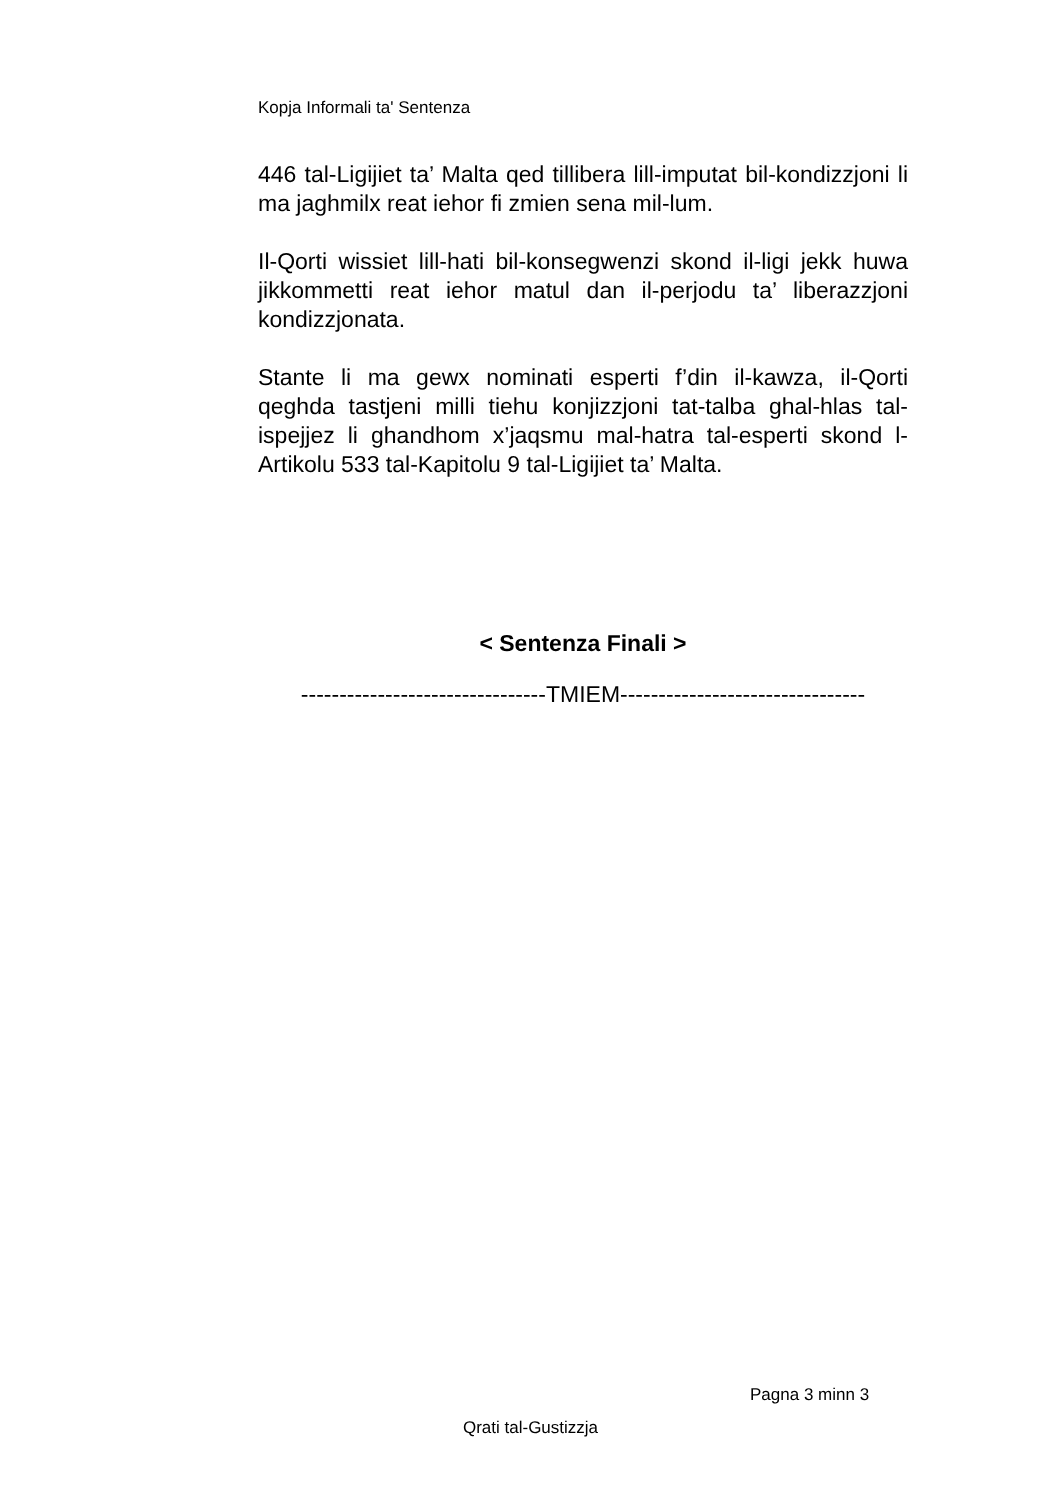Kopja Informali ta' Sentenza
446 tal-Ligijiet ta’ Malta qed tillibera lill-imputat bil-kondizzjoni li ma jaghmilx reat iehor fi zmien sena mil-lum.
Il-Qorti wissiet lill-hati bil-konsegwenzi skond il-ligi jekk huwa jikkommetti reat iehor matul dan il-perjodu ta’ liberazzjoni kondizzjonata.
Stante li ma gewx nominati esperti f’din il-kawza, il-Qorti qeghda tastjeni milli tiehu konjizzjoni tat-talba ghal-hlas tal-ispejjez li ghandhom x’jaqsmu mal-hatra tal-esperti skond l-Artikolu 533 tal-Kapitolu 9 tal-Ligijiet ta’ Malta.
< Sentenza Finali >
--------------------------------TMIEM--------------------------------
Pagna 3 minn 3
Qrati tal-Gustizzja